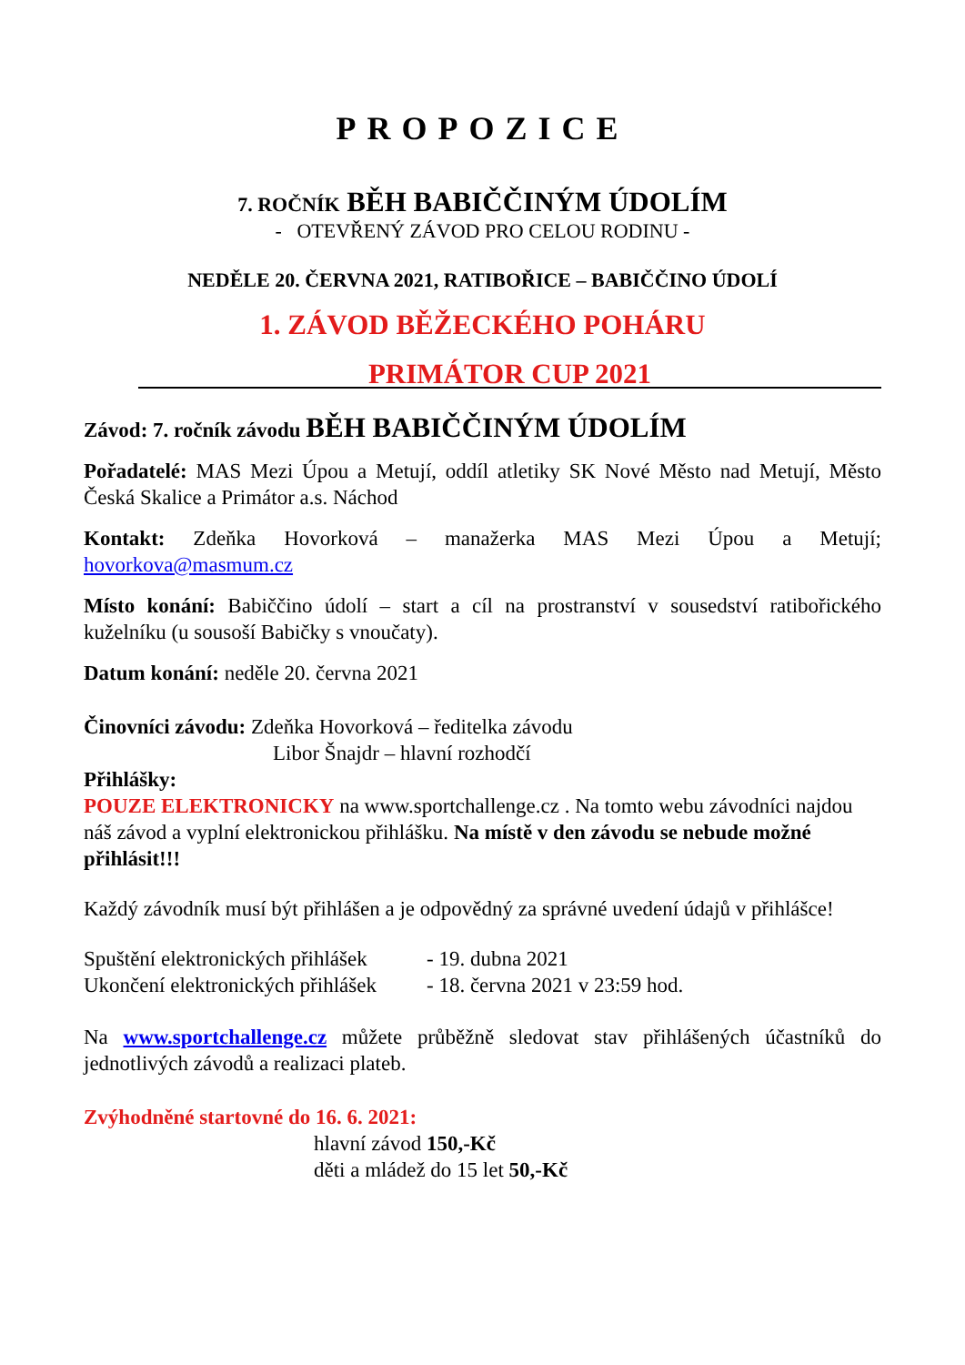PROPOZICE
7. ROČNÍK BĚH BABIČČINÝM ÚDOLÍM
- OTEVŘENÝ ZÁVOD PRO CELOU RODINU -
NEDĚLE 20. ČERVNA 2021, RATIBOŘICE – BABIČČINO ÚDOLÍ
1. ZÁVOD BĚŽECKÉHO POHÁRU
PRIMÁTOR CUP 2021
Závod: 7. ročník závodu BĚH BABIČČINÝM ÚDOLÍM
Pořadatelé: MAS Mezi Úpou a Metují, oddíl atletiky SK Nové Město nad Metují, Město Česká Skalice a Primátor a.s. Náchod
Kontakt: Zdeňka Hovorková – manažerka MAS Mezi Úpou a Metují; hovorkova@masmum.cz
Místo konání: Babiččino údolí – start a cíl na prostranství v sousedství ratibořického kuželníku (u sousoší Babičky s vnoučaty).
Datum konání: neděle 20. června 2021
Činovníci závodu: Zdeňka Hovorková – ředitelka závodu
Libor Šnajdr – hlavní rozhodčí
Přihlášky:
POUZE ELEKTRONICKY na www.sportchallenge.cz . Na tomto webu závodníci najdou náš závod a vyplní elektronickou přihlášku. Na místě v den závodu se nebude možné přihlásit!!!
Každý závodník musí být přihlášen a je odpovědný za správné uvedení údajů v přihlášce!
| Spuštění elektronických přihlášek | - 19. dubna 2021 |
| Ukončení elektronických přihlášek | - 18. června 2021 v 23:59 hod. |
Na www.sportchallenge.cz můžete průběžně sledovat stav přihlášených účastníků do jednotlivých závodů a realizaci plateb.
Zvýhodněné startovné do 16. 6. 2021:
hlavní závod 150,-Kč
děti a mládež do 15 let 50,-Kč